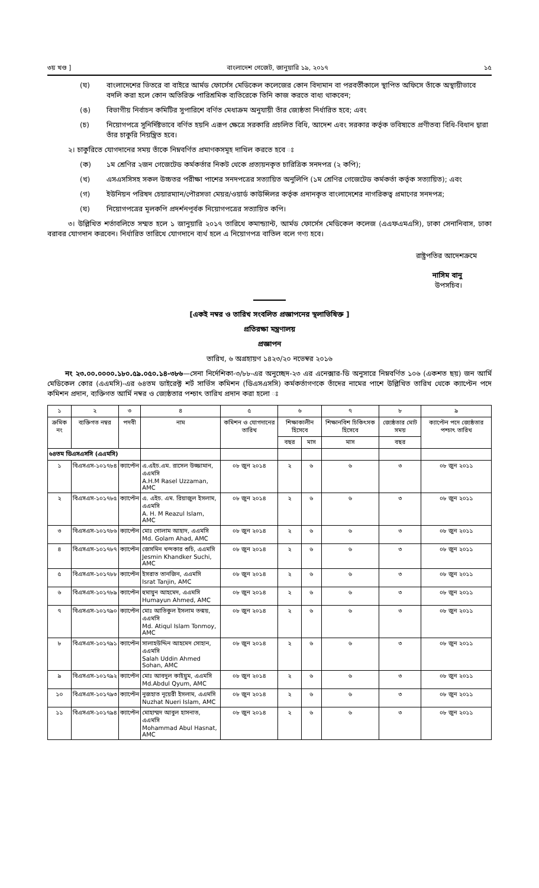৩য় খণ্ড ] বাংলাদেশ গেজেট, জানুয়ারি ১৯, ২০১৭ ১৫
(ঘ) বাংলাদেশের ভিতরে বা বাইরে আর্মড ফোর্সেস মেডিকেল কলেজের কোন বিদ্যমান বা পরবর্তীকালে স্থাপিত অফিসে তাঁকে অস্থায়ীভাবে বদলি করা হলে কোন অতিরিক্ত পারিশ্রমিক ব্যতিরেকে তিনি কাজ করতে বাধ্য থাকবেন;
(ঙ) বিভাগীয় নির্বাচন কমিটির সুপারিশে বর্ণিত মেধাক্রম অনুযায়ী তাঁর জ্যেষ্ঠতা নির্ধারিত হবে; এবং
(চ) নিয়োগপত্রে সুনির্দিষ্টভাবে বর্ণিত হয়নি এরূপ ক্ষেত্রে সরকারি প্রচলিত বিধি, আদেশ এবং সরকার কর্তৃক ভবিষ্যতে প্রণীতব্য বিধি-বিধান দ্বারা তাঁর চাকুরি নিয়ন্ত্রিত হবে।
২। চাকুরিতে যোগদানের সময় তাঁকে নিম্নবর্ণিত প্রমাণকসমূহ দাখিল করতে হবে ঃ
(ক) ১ম শ্রেণির ২জন গেজেটেড কর্মকর্তার নিকট থেকে প্রত্যয়নকৃত চারিত্রিক সনদপত্র (২ কপি);
(খ) এসএসসিসহ সকল উচ্চতর পরীক্ষা পাশের সনদপত্রের সত্যায়িত অনুলিপি (১ম শ্রেণির গেজেটেড কর্মকর্তা কর্তৃক সত্যায়িত); এবং
(গ) ইউনিয়ন পরিষদ চেয়ারম্যান/পৌরসভা মেয়র/ওয়ার্ড কাউন্সিলর কর্তৃক প্রদানকৃত বাংলাদেশের নাগরিকত্ব প্রমাণের সনদপত্র;
(ঘ) নিয়োগপত্রের মূলকপি প্রদর্শনপূর্বক নিয়োগপত্রের সত্যায়িত কপি।
৩। উল্লিখিত শর্তাবলিতে সম্মত হলে ১ জানুয়ারি ২০১৭ তারিখে কমান্ড্যান্ট, আর্মড ফোর্সেস মেডিকেল কলেজ (এএফএমএসি), ঢাকা সেনানিবাস, ঢাকা বরাবর যোগদান করবেন। নির্ধারিত তারিখে যোগদানে ব্যর্থ হলে এ নিয়োগপত্র বাতিল বলে গণ্য হবে।
রাষ্ট্রপতির আদেশক্রমে
নাসিম বানু
উপসচিব।
[একই নম্বর ও তারিখ সংবলিত প্রজ্ঞাপনের স্থলাভিষিক্ত ]
প্রতিরক্ষা মন্ত্রণালয়
প্রজ্ঞাপন
তারিখ, ৬ অগ্রহায়ণ ১৪২৩/২০ নভেম্বর ২০১৬
নং ২৩.০০.০০০০.১৮০.৫৯.০৫০.১৪-৩৮৬—সেনা নির্দেশিকা-৩/৮৮-এর অনুচ্ছেদ-২৩ এর এনেক্সার-ডি অনুসারে নিম্নবর্ণিত ১০৬ (একশত ছয়) জন আর্মি মেডিকেল কোর (এএমসি)-এর ৬৪তম ডাইরেক্ট শর্ট সার্ভিস কমিশন (ডিএসএসসি) কর্মকর্তাগণকে তাঁদের নামের পাশে উল্লিখিত তারিখ থেকে ক্যাপ্টেন পদে কমিশন প্রদান, ব্যক্তিগত আর্মি নম্বর ও জ্যেষ্ঠতার পশ্চাৎ তারিখ প্রদান করা হলো ঃ
| ১ | ২ | ৩ | ৪ | ৫ | ৬ | | ৭ | ৮ | ৯ |
| --- | --- | --- | --- | --- | --- | --- | --- | --- | --- |
| ক্রমিক নং | ব্যক্তিগত নম্বর | পদবী | নাম | কমিশন ও যোগদানের তারিখ | শিক্ষাকালীন হিসেবে | | শিক্ষানবিশ চিকিৎসক হিসেবে | জ্যেষ্ঠতার মোট সময় | ক্যাপ্টেন পদে জ্যেষ্ঠতার পশ্চাৎ তারিখ |
| | | | | | বছর | মাস | মাস | বছর | |
| ৬৪তম ডিএসএসসি (এএমসি) | | | | | | | | | |
| ১ | বিএসএস-১০১৭৮৪ | ক্যাপ্টেন | এ.এইচ.এম. রাসেল উজ্জামান, এএমসি A.H.M Rasel Uzzaman, AMC | ০৮ জুন ২০১৪ | ২ | ৬ | ৬ | ৩ | ০৮ জুন ২০১১ |
| ২ | বিএসএস-১০১৭৮৫ | ক্যাপ্টেন | এ. এইচ. এম. রিয়াজুল ইসলাম, এএমসি A. H. M Reazul Islam, AMC | ০৮ জুন ২০১৪ | ২ | ৬ | ৬ | ৩ | ০৮ জুন ২০১১ |
| ৩ | বিএসএস-১০১৭৮৬ | ক্যাপ্টেন | মোঃ গোলাম আহাদ, এএমসি Md. Golam Ahad, AMC | ০৮ জুন ২০১৪ | ২ | ৬ | ৬ | ৩ | ০৮ জুন ২০১১ |
| ৪ | বিএসএস-১০১৭৮৭ | ক্যাপ্টেন | জেসমিন খন্দকার শুচি, এএমসি Jesmin Khandker Suchi, AMC | ০৮ জুন ২০১৪ | ২ | ৬ | ৬ | ৩ | ০৮ জুন ২০১১ |
| ৫ | বিএসএস-১০১৭৮৮ | ক্যাপ্টেন | ইসরাত তানজিন, এএমসি Israt Tanjin, AMC | ০৮ জুন ২০১৪ | ২ | ৬ | ৬ | ৩ | ০৮ জুন ২০১১ |
| ৬ | বিএসএস-১০১৭৮৯ | ক্যাপ্টেন | হুমায়ুন আহমেদ, এএমসি Humayun Ahmed, AMC | ০৮ জুন ২০১৪ | ২ | ৬ | ৬ | ৩ | ০৮ জুন ২০১১ |
| ৭ | বিএসএস-১০১৭৯০ | ক্যাপ্টেন | মোঃ আতিকুল ইসলাম তন্ময়, এএমসি Md. Atiqul Islam Tonmoy, AMC | ০৮ জুন ২০১৪ | ২ | ৬ | ৬ | ৩ | ০৮ জুন ২০১১ |
| ৮ | বিএসএস-১০১৭৯১ | ক্যাপ্টেন | সালাহউদ্দিন আহমেদ সোহান, এএমসি Salah Uddin Ahmed Sohan, AMC | ০৮ জুন ২০১৪ | ২ | ৬ | ৬ | ৩ | ০৮ জুন ২০১১ |
| ৯ | বিএসএস-১০১৭৯২ | ক্যাপ্টেন | মোঃ আবদুল কাইয়ুম, এএমসি Md.Abdul Qyum, AMC | ০৮ জুন ২০১৪ | ২ | ৬ | ৬ | ৩ | ০৮ জুন ২০১১ |
| ১০ | বিএসএস-১০১৭৯৩ | ক্যাপ্টেন | নুজহাত নূয়েরী ইসলাম, এএমসি Nuzhat Nueri Islam, AMC | ০৮ জুন ২০১৪ | ২ | ৬ | ৬ | ৩ | ০৮ জুন ২০১১ |
| ১১ | বিএসএস-১০১৭৯৪ | ক্যাপ্টেন | মোহাম্মদ আবুল হাসনাত, এএমসি Mohammad Abul Hasnat, AMC | ০৮ জুন ২০১৪ | ২ | ৬ | ৬ | ৩ | ০৮ জুন ২০১১ |